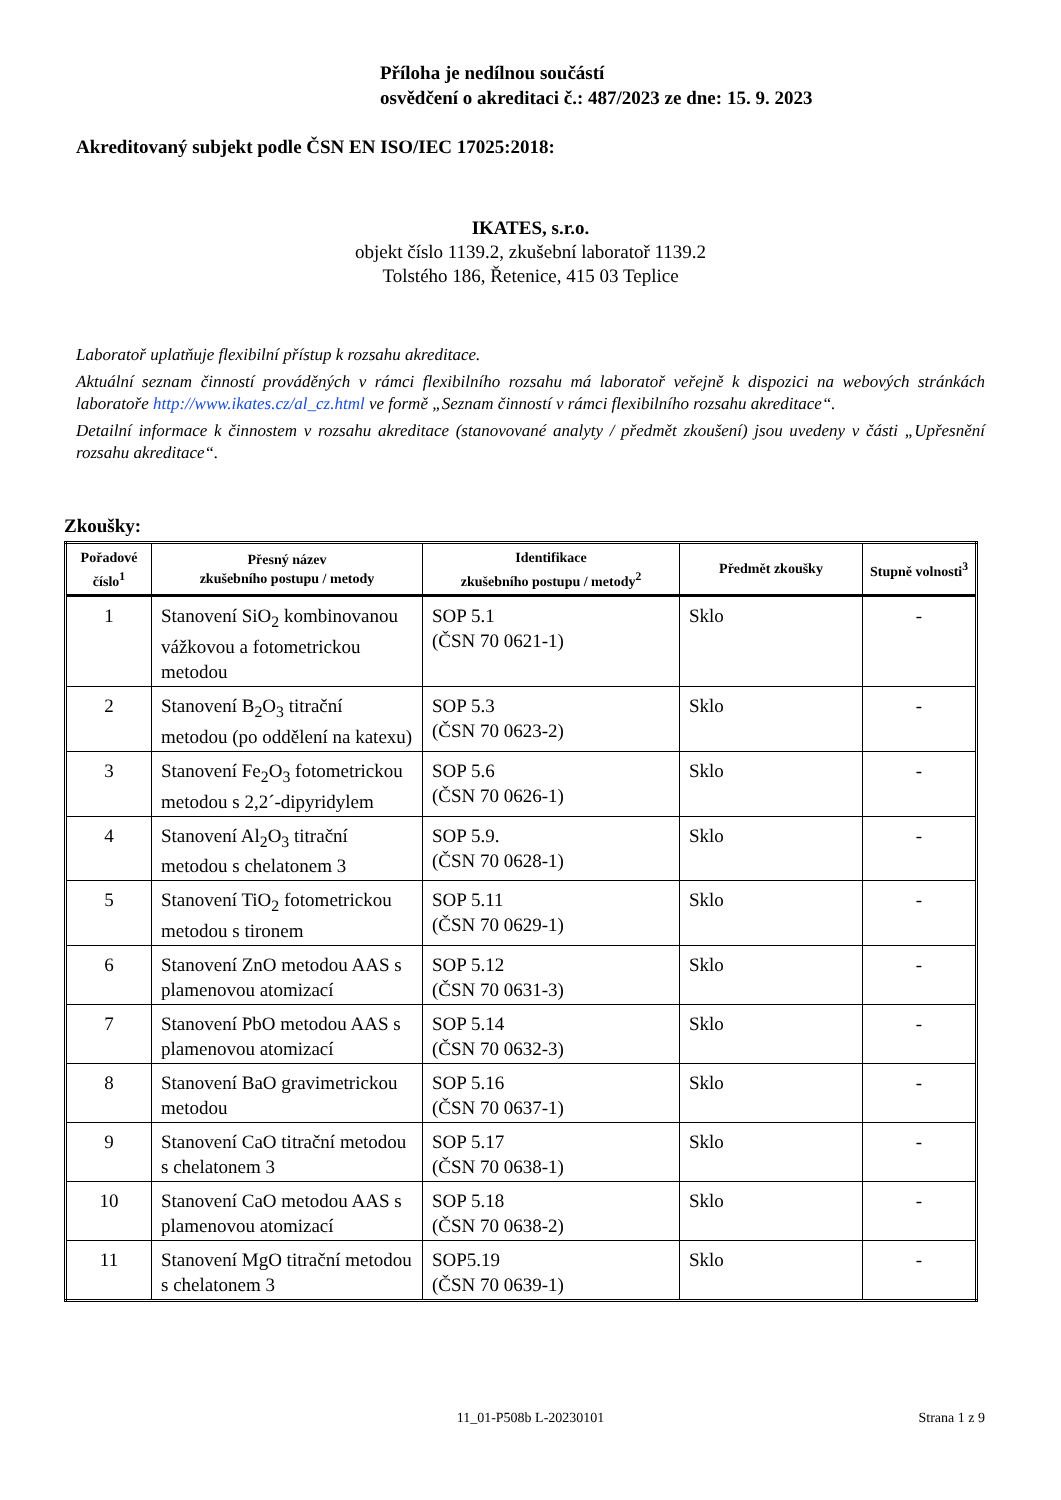Příloha je nedílnou součástí
osvědčení o akreditaci č.: 487/2023 ze dne: 15. 9. 2023
Akreditovaný subjekt podle ČSN EN ISO/IEC 17025:2018:
IKATES, s.r.o.
objekt číslo 1139.2, zkušební laboratoř 1139.2
Tolstého 186, Řetenice, 415 03 Teplice
Laboratoř uplatňuje flexibilní přístup k rozsahu akreditace.
Aktuální seznam činností prováděných v rámci flexibilního rozsahu má laboratoř veřejně k dispozici na webových stránkách laboratoře http://www.ikates.cz/al_cz.html ve formě „Seznam činností v rámci flexibilního rozsahu akreditace“.
Detailní informace k činnostem v rozsahu akreditace (stanovované analyty / předmět zkoušení) jsou uvedeny v části „Upřesnění rozsahu akreditace“.
Zkoušky:
| Pořadové číslo<sup>1</sup> | Přesný název zkušebního postupu / metody | Identifikace zkušebního postupu / metody<sup>2</sup> | Předmět zkoušky | Stupně volnosti<sup>3</sup> |
| --- | --- | --- | --- | --- |
| 1 | Stanovení SiO<sub>2</sub> kombinovanou vážkovou a fotometrickou metodou | SOP 5.1 (ČSN 70 0621-1) | Sklo | - |
| 2 | Stanovení B<sub>2</sub>O<sub>3</sub> titrační metodou (po oddělení na katexu) | SOP 5.3 (ČSN 70 0623-2) | Sklo | - |
| 3 | Stanovení Fe<sub>2</sub>O<sub>3</sub> fotometrickou metodou s 2,2´-dipyridylem | SOP 5.6 (ČSN 70 0626-1) | Sklo | - |
| 4 | Stanovení Al<sub>2</sub>O<sub>3</sub> titrační metodou s chelatonem 3 | SOP 5.9. (ČSN 70 0628-1) | Sklo | - |
| 5 | Stanovení TiO<sub>2</sub> fotometrickou metodou s tironem | SOP 5.11 (ČSN 70 0629-1) | Sklo | - |
| 6 | Stanovení ZnO metodou AAS s plamenovou atomizací | SOP 5.12 (ČSN 70 0631-3) | Sklo | - |
| 7 | Stanovení PbO metodou AAS s plamenovou atomizací | SOP 5.14 (ČSN 70 0632-3) | Sklo | - |
| 8 | Stanovení BaO gravimetrickou metodou | SOP 5.16 (ČSN 70 0637-1) | Sklo | - |
| 9 | Stanovení CaO titrační metodou s chelatonem 3 | SOP 5.17 (ČSN 70 0638-1) | Sklo | - |
| 10 | Stanovení CaO metodou AAS s plamenovou atomizací | SOP 5.18 (ČSN 70 0638-2) | Sklo | - |
| 11 | Stanovení MgO titrační metodou s chelatonem 3 | SOP5.19 (ČSN 70 0639-1) | Sklo | - |
11_01-P508b L-20230101
Strana 1 z 9